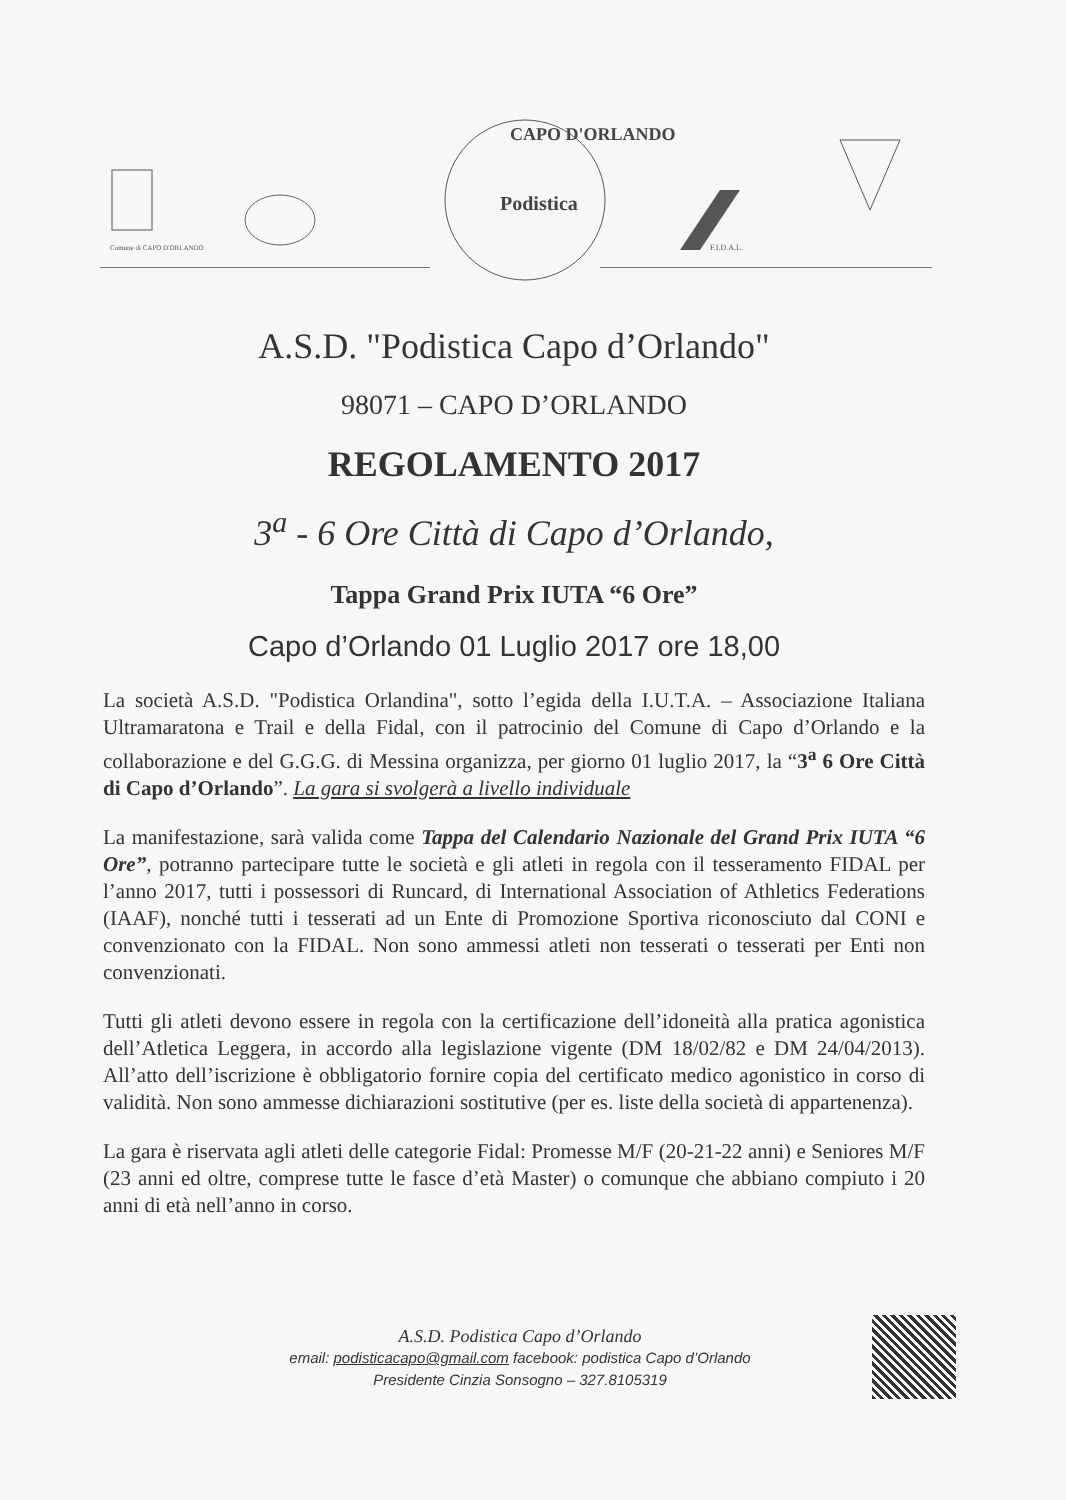Comune di CAPO D'ORLANDO
Podistica
CAPO D'ORLANDO
F.I.D.A.L.
A.S.D. "Podistica Capo d’Orlando"
98071 – CAPO D’ORLANDO
REGOLAMENTO 2017
3<sup>a</sup> - 6 Ore Città di Capo d’Orlando,
Tappa Grand Prix IUTA “6 Ore”
Capo d’Orlando 01 Luglio 2017 ore 18,00
La società A.S.D. "Podistica Orlandina", sotto l’egida della I.U.T.A. – Associazione Italiana Ultramaratona e Trail e della Fidal, con il patrocinio del Comune di Capo d’Orlando e la collaborazione e del G.G.G. di Messina organizza, per giorno 01 luglio 2017, la “3<sup>a</sup> 6 Ore Città di Capo d’Orlando”. La gara si svolgerà a livello individuale
La manifestazione, sarà valida come Tappa del Calendario Nazionale del Grand Prix IUTA “6 Ore”, potranno partecipare tutte le società e gli atleti in regola con il tesseramento FIDAL per l’anno 2017, tutti i possessori di Runcard, di International Association of Athletics Federations (IAAF), nonché tutti i tesserati ad un Ente di Promozione Sportiva riconosciuto dal CONI e convenzionato con la FIDAL. Non sono ammessi atleti non tesserati o tesserati per Enti non convenzionati.
Tutti gli atleti devono essere in regola con la certificazione dell’idoneità alla pratica agonistica dell’Atletica Leggera, in accordo alla legislazione vigente (DM 18/02/82 e DM 24/04/2013). All’atto dell’iscrizione è obbligatorio fornire copia del certificato medico agonistico in corso di validità. Non sono ammesse dichiarazioni sostitutive (per es. liste della società di appartenenza).
La gara è riservata agli atleti delle categorie Fidal: Promesse M/F (20-21-22 anni) e Seniores M/F (23 anni ed oltre, comprese tutte le fasce d’età Master) o comunque che abbiano compiuto i 20 anni di età nell’anno in corso.
A.S.D. Podistica Capo d’Orlando
email: podisticacapo@gmail.com facebook: podistica Capo d’Orlando
Presidente Cinzia Sonsogno – 327.8105319